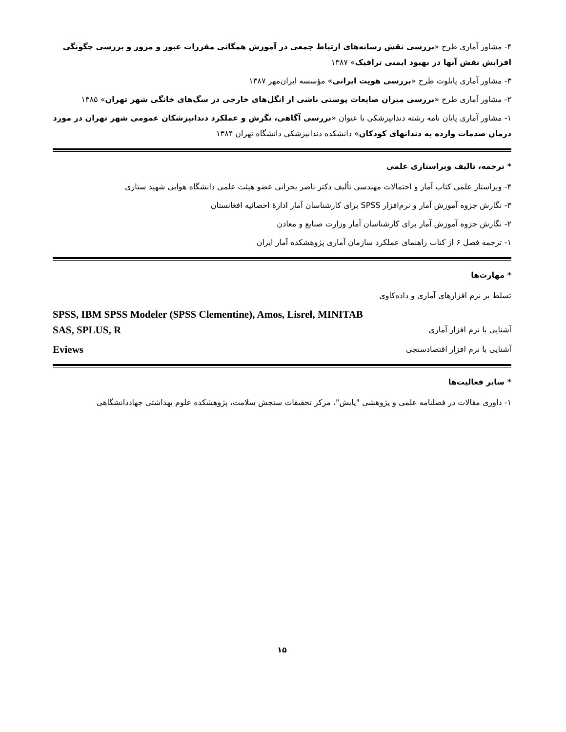۴- مشاور آماری طرح «بررسی نقش رسانه‌های ارتباط جمعی در آموزش همگانی مقررات عبور و مرور و بررسی چگونگی افزایش نقش آنها در بهبود ایمنی ترافیک» ۱۳۸۷
۳- مشاور آماری پایلوت طرح «بررسی هویت ایرانی» مؤسسه ایران‌مهر ۱۳۸۷
۲- مشاور آماری طرح «بررسی میزان ضایعات پوستی ناشی از انگل‌های خارجی در سگ‌های خانگی شهر تهران» ۱۳۸۵
۱- مشاور آماری پایان نامه رشته دندانپزشکی با عنوان «بررسی آگاهی، نگرش و عملکرد دندانپزشکان عمومی شهر تهران در مورد درمان صدمات وارده به دندانهای کودکان» دانشکده دندانپزشکی دانشگاه تهران ۱۳۸۴
* ترجمه، تالیف ویراستاری علمی
۴- ویراستار علمی کتاب آمار و احتمالات مهندسی تألیف دکتر ناصر بحرانی عضو هیئت علمی دانشگاه هوایی شهید ستاری
۳- نگارش جزوه آموزش آمار و نرم‌افزار SPSS برای کارشناسان آمار ادارهٔ احصائیه افغانستان
۲- نگارش جزوه آموزش آمار برای کارشناسان آمار وزارت صنایع و معادن
۱- ترجمه فصل ۶ از کتاب راهنمای عملکرد سازمان آماری پژوهشکده آمار ایران
* مهارت‌ها
تسلط بر نرم افزارهای آماری و داده‌کاوی
SPSS, IBM SPSS Modeler (SPSS Clementine), Amos, Lisrel, MINITAB
آشنایی با نرم افزار آماری SAS, SPLUS, R
آشنایی با نرم افزار اقتصادسنجی Eviews
* سایر فعالیت‌ها
۱- داوری مقالات در فصلنامه علمی و پژوهشی "پایش"، مرکز تحقیقات سنجش سلامت، پژوهشکده علوم بهداشتی جهاددانشگاهی
۱۵